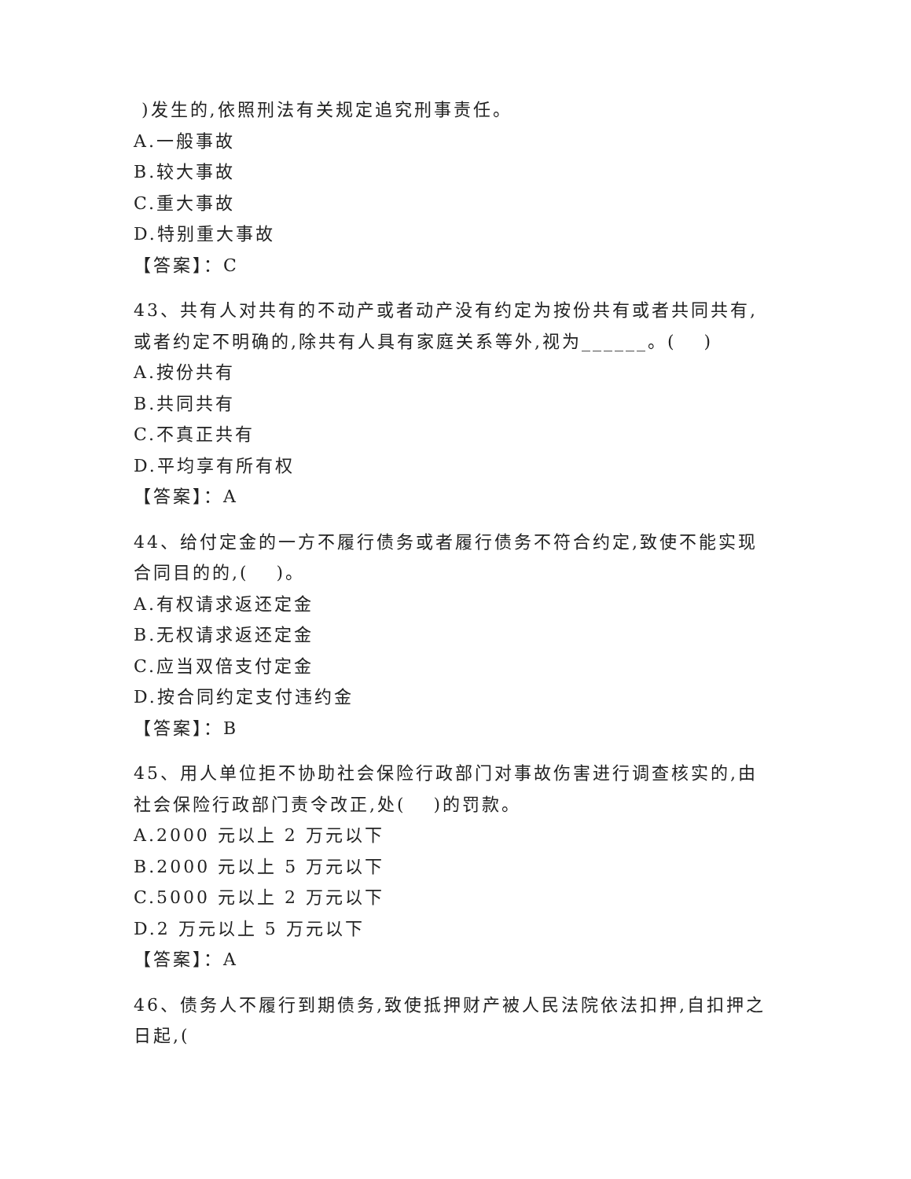)发生的,依照刑法有关规定追究刑事责任。
A.一般事故
B.较大事故
C.重大事故
D.特别重大事故
【答案】：C
43、共有人对共有的不动产或者动产没有约定为按份共有或者共同共有,或者约定不明确的,除共有人具有家庭关系等外,视为______。(　 )
A.按份共有
B.共同共有
C.不真正共有
D.平均享有所有权
【答案】：A
44、给付定金的一方不履行债务或者履行债务不符合约定,致使不能实现合同目的的,(　 )。
A.有权请求返还定金
B.无权请求返还定金
C.应当双倍支付定金
D.按合同约定支付违约金
【答案】：B
45、用人单位拒不协助社会保险行政部门对事故伤害进行调查核实的,由社会保险行政部门责令改正,处(　 )的罚款。
A.2000 元以上 2 万元以下
B.2000 元以上 5 万元以下
C.5000 元以上 2 万元以下
D.2 万元以上 5 万元以下
【答案】：A
46、债务人不履行到期债务,致使抵押财产被人民法院依法扣押,自扣押之日起,(